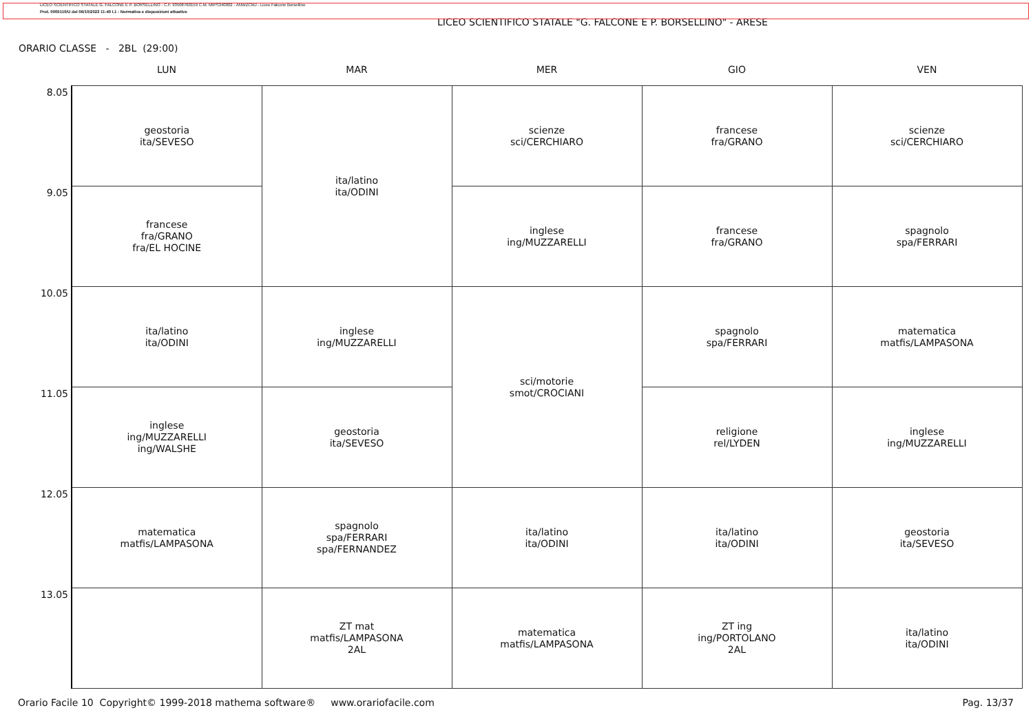LICEO SCIENTIFICO STATALE G. FALCONE E P. BORSELLINO - C.F. 93508760159 C.M. MIPS340002 - ANWZCMJ - Liceo Falcone Borsellino
Prot. 0005110/U del 06/10/2023 11:40 I.1 - Normativa e disposizioni attuative
LICEO SCIENTIFICO STATALE "G. FALCONE E P. BORSELLINO" - ARESE
ORARIO CLASSE - 2BL (29:00)
| | LUN | MAR | MER | GIO | VEN |
| --- | --- | --- | --- | --- | --- |
| 8.05 | geostoria ita/SEVESO | ita/latino ita/ODINI | scienze sci/CERCHIARO | francese fra/GRANO | scienze sci/CERCHIARO |
| 9.05 | francese fra/GRANO fra/EL HOCINE | | inglese ing/MUZZARELLI | francese fra/GRANO | spagnolo spa/FERRARI |
| 10.05 | ita/latino ita/ODINI | inglese ing/MUZZARELLI | sci/motorie smot/CROCIANI | spagnolo spa/FERRARI | matematica matfis/LAMPASONA |
| 11.05 | inglese ing/MUZZARELLI ing/WALSHE | geostoria ita/SEVESO | | religione rel/LYDEN | inglese ing/MUZZARELLI |
| 12.05 | matematica matfis/LAMPASONA | spagnolo spa/FERRARI spa/FERNANDEZ | ita/latino ita/ODINI | ita/latino ita/ODINI | geostoria ita/SEVESO |
| 13.05 | | ZT mat matfis/LAMPASONA 2AL | matematica matfis/LAMPASONA | ZT ing ing/PORTOLANO 2AL | ita/latino ita/ODINI |
Orario Facile 10 Copyright© 1999-2018 mathema software® www.orariofacile.com Pag. 13/37